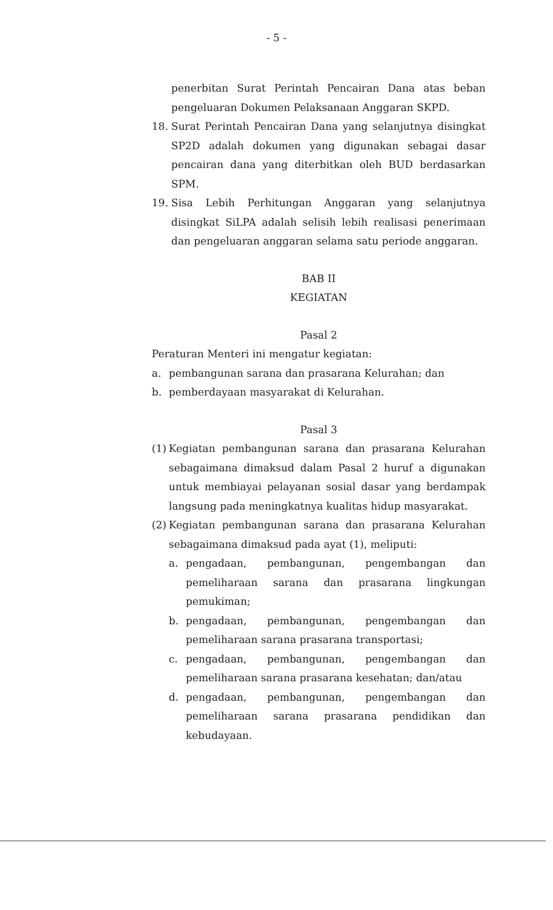- 5 -
penerbitan Surat Perintah Pencairan Dana atas beban pengeluaran Dokumen Pelaksanaan Anggaran SKPD.
18. Surat Perintah Pencairan Dana yang selanjutnya disingkat SP2D adalah dokumen yang digunakan sebagai dasar pencairan dana yang diterbitkan oleh BUD berdasarkan SPM.
19. Sisa Lebih Perhitungan Anggaran yang selanjutnya disingkat SiLPA adalah selisih lebih realisasi penerimaan dan pengeluaran anggaran selama satu periode anggaran.
BAB II
KEGIATAN
Pasal 2
Peraturan Menteri ini mengatur kegiatan:
a. pembangunan sarana dan prasarana Kelurahan; dan
b. pemberdayaan masyarakat di Kelurahan.
Pasal 3
(1) Kegiatan pembangunan sarana dan prasarana Kelurahan sebagaimana dimaksud dalam Pasal 2 huruf a digunakan untuk membiayai pelayanan sosial dasar yang berdampak langsung pada meningkatnya kualitas hidup masyarakat.
(2) Kegiatan pembangunan sarana dan prasarana Kelurahan sebagaimana dimaksud pada ayat (1), meliputi:
a. pengadaan, pembangunan, pengembangan dan pemeliharaan sarana dan prasarana lingkungan pemukiman;
b. pengadaan, pembangunan, pengembangan dan pemeliharaan sarana prasarana transportasi;
c. pengadaan, pembangunan, pengembangan dan pemeliharaan sarana prasarana kesehatan; dan/atau
d. pengadaan, pembangunan, pengembangan dan pemeliharaan sarana prasarana pendidikan dan kebudayaan.